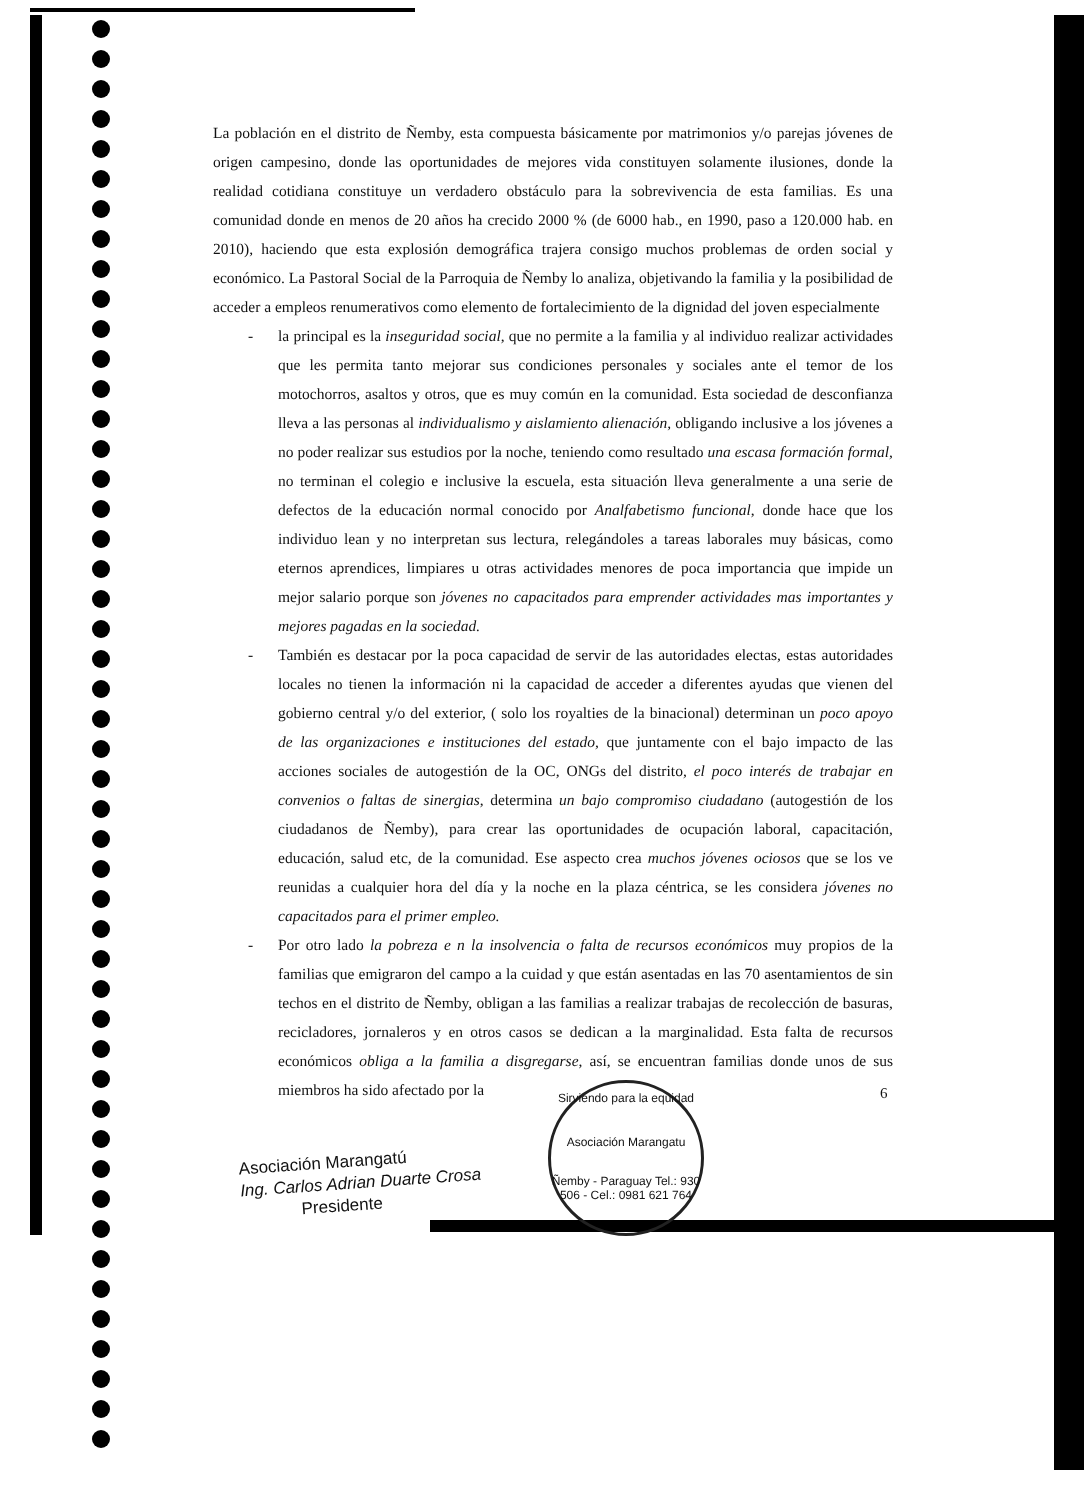La población en el distrito de Ñemby, esta compuesta básicamente por matrimonios y/o parejas jóvenes de origen campesino, donde las oportunidades de mejores vida constituyen solamente ilusiones, donde la realidad cotidiana constituye un verdadero obstáculo para la sobrevivencia de esta familias. Es una comunidad donde en menos de 20 años ha crecido 2000 % (de 6000 hab., en 1990, paso a 120.000 hab. en 2010), haciendo que esta explosión demográfica trajera consigo muchos problemas de orden social y económico. La Pastoral Social de la Parroquia de Ñemby lo analiza, objetivando la familia y la posibilidad de acceder a empleos renumerativos como elemento de fortalecimiento de la dignidad del joven especialmente
- la principal es la inseguridad social, que no permite a la familia y al individuo realizar actividades que les permita tanto mejorar sus condiciones personales y sociales ante el temor de los motochorros, asaltos y otros, que es muy común en la comunidad. Esta sociedad de desconfianza lleva a las personas al individualismo y aislamiento alienación, obligando inclusive a los jóvenes a no poder realizar sus estudios por la noche, teniendo como resultado una escasa formación formal, no terminan el colegio e inclusive la escuela, esta situación lleva generalmente a una serie de defectos de la educación normal conocido por Analfabetismo funcional, donde hace que los individuo lean y no interpretan sus lectura, relegándoles a tareas laborales muy básicas, como eternos aprendices, limpiares u otras actividades menores de poca importancia que impide un mejor salario porque son jóvenes no capacitados para emprender actividades mas importantes y mejores pagadas en la sociedad.
- También es destacar por la poca capacidad de servir de las autoridades electas, estas autoridades locales no tienen la información ni la capacidad de acceder a diferentes ayudas que vienen del gobierno central y/o del exterior, ( solo los royalties de la binacional) determinan un poco apoyo de las organizaciones e instituciones del estado, que juntamente con el bajo impacto de las acciones sociales de autogestión de la OC, ONGs del distrito, el poco interés de trabajar en convenios o faltas de sinergias, determina un bajo compromiso ciudadano (autogestión de los ciudadanos de Ñemby), para crear las oportunidades de ocupación laboral, capacitación, educación, salud etc, de la comunidad. Ese aspecto crea muchos jóvenes ociosos que se los ve reunidas a cualquier hora del día y la noche en la plaza céntrica, se les considera jóvenes no capacitados para el primer empleo.
- Por otro lado la pobreza e n la insolvencia o falta de recursos económicos muy propios de la familias que emigraron del campo a la cuidad y que están asentadas en las 70 asentamientos de sin techos en el distrito de Ñemby, obligan a las familias a realizar trabajas de recolección de basuras, recicladores, jornaleros y en otros casos se dedican a la marginalidad. Esta falta de recursos económicos obliga a la familia a disgregarse, así, se encuentran familias donde unos de sus miembros ha sido afectado por la
Asociación Marangatú
Ing. Carlos Adrian Duarte Crosa
Presidente
Sirviendo para la equidad
Asociación Marangatu
Ñemby - Paraguay Tel.: 930 506 - Cel.: 0981 621 764
6